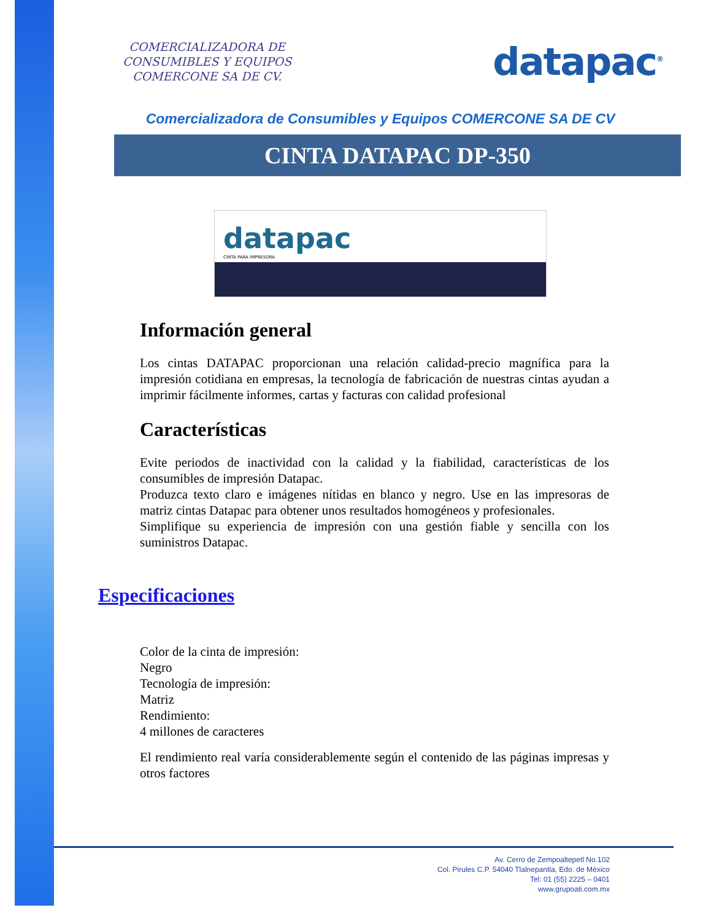COMERCIALIZADORA DE
CONSUMIBLES Y EQUIPOS
COMERCONE SA DE CV.
datapac<sup>®</sup>
Comercializadora de Consumibles y Equipos COMERCONE SA DE CV
CINTA DATAPAC DP-350
datapac
CINTA PARA IMPRESORA
Información general
Los cintas DATAPAC proporcionan una relación calidad-precio magnífica para la impresión cotidiana en empresas, la tecnología de fabricación de nuestras cintas ayudan a imprimir fácilmente informes, cartas y facturas con calidad profesional
Características
Evite periodos de inactividad con la calidad y la fiabilidad, características de los consumibles de impresión Datapac.
Produzca texto claro e imágenes nítidas en blanco y negro. Use en las impresoras de matriz cintas Datapac para obtener unos resultados homogéneos y profesionales.
Simplifique su experiencia de impresión con una gestión fiable y sencilla con los suministros Datapac.
Especificaciones
Color de la cinta de impresión:
Negro
Tecnología de impresión:
Matriz
Rendimiento:
4 millones de caracteres
El rendimiento real varía considerablemente según el contenido de las páginas impresas y otros factores
Av. Cerro de Zempoaltepetl No.102
Col. Pirules C.P. 54040 Tlalnepantla, Edo. de México
Tel: 01 (55) 2225 – 0401
www.grupoati.com.mx